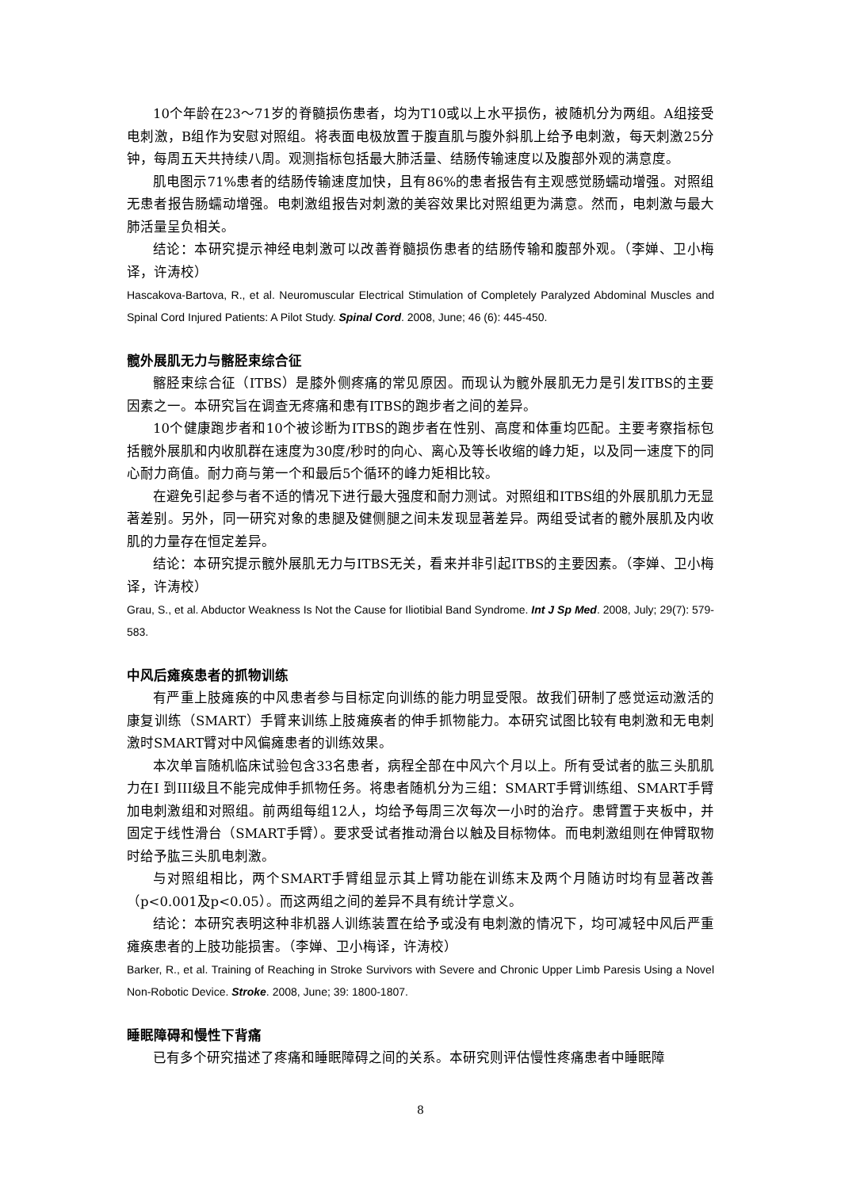10个年龄在23～71岁的脊髓损伤患者，均为T10或以上水平损伤，被随机分为两组。A组接受电刺激，B组作为安慰对照组。将表面电极放置于腹直肌与腹外斜肌上给予电刺激，每天刺激25分钟，每周五天共持续八周。观测指标包括最大肺活量、结肠传输速度以及腹部外观的满意度。
肌电图示71%患者的结肠传输速度加快，且有86%的患者报告有主观感觉肠蠕动增强。对照组无患者报告肠蠕动增强。电刺激组报告对刺激的美容效果比对照组更为满意。然而，电刺激与最大肺活量呈负相关。
结论：本研究提示神经电刺激可以改善脊髓损伤患者的结肠传输和腹部外观。（李婵、卫小梅译，许涛校）
Hascakova-Bartova, R., et al. Neuromuscular Electrical Stimulation of Completely Paralyzed Abdominal Muscles and Spinal Cord Injured Patients: A Pilot Study. Spinal Cord. 2008, June; 46 (6): 445-450.
髋外展肌无力与髂胫束综合征
髂胫束综合征（ITBS）是膝外侧疼痛的常见原因。而现认为髋外展肌无力是引发ITBS的主要因素之一。本研究旨在调查无疼痛和患有ITBS的跑步者之间的差异。
10个健康跑步者和10个被诊断为ITBS的跑步者在性别、高度和体重均匹配。主要考察指标包括髋外展肌和内收肌群在速度为30度/秒时的向心、离心及等长收缩的峰力矩，以及同一速度下的同心耐力商值。耐力商与第一个和最后5个循环的峰力矩相比较。
在避免引起参与者不适的情况下进行最大强度和耐力测试。对照组和ITBS组的外展肌肌力无显著差别。另外，同一研究对象的患腿及健侧腿之间未发现显著差异。两组受试者的髋外展肌及内收肌的力量存在恒定差异。
结论：本研究提示髋外展肌无力与ITBS无关，看来并非引起ITBS的主要因素。（李婵、卫小梅译，许涛校）
Grau, S., et al. Abductor Weakness Is Not the Cause for Iliotibial Band Syndrome. Int J Sp Med. 2008, July; 29(7): 579-583.
中风后瘫痪患者的抓物训练
有严重上肢瘫痪的中风患者参与目标定向训练的能力明显受限。故我们研制了感觉运动激活的康复训练（SMART）手臂来训练上肢瘫痪者的伸手抓物能力。本研究试图比较有电刺激和无电刺激时SMART臂对中风偏瘫患者的训练效果。
本次单盲随机临床试验包含33名患者，病程全部在中风六个月以上。所有受试者的肱三头肌肌力在I 到III级且不能完成伸手抓物任务。将患者随机分为三组：SMART手臂训练组、SMART手臂加电刺激组和对照组。前两组每组12人，均给予每周三次每次一小时的治疗。患臂置于夹板中，并固定于线性滑台（SMART手臂）。要求受试者推动滑台以触及目标物体。而电刺激组则在伸臂取物时给予肱三头肌电刺激。
与对照组相比，两个SMART手臂组显示其上臂功能在训练末及两个月随访时均有显著改善（p<0.001及p<0.05）。而这两组之间的差异不具有统计学意义。
结论：本研究表明这种非机器人训练装置在给予或没有电刺激的情况下，均可减轻中风后严重瘫痪患者的上肢功能损害。（李婵、卫小梅译，许涛校）
Barker, R., et al. Training of Reaching in Stroke Survivors with Severe and Chronic Upper Limb Paresis Using a Novel Non-Robotic Device. Stroke. 2008, June; 39: 1800-1807.
睡眠障碍和慢性下背痛
已有多个研究描述了疼痛和睡眠障碍之间的关系。本研究则评估慢性疼痛患者中睡眠障
8